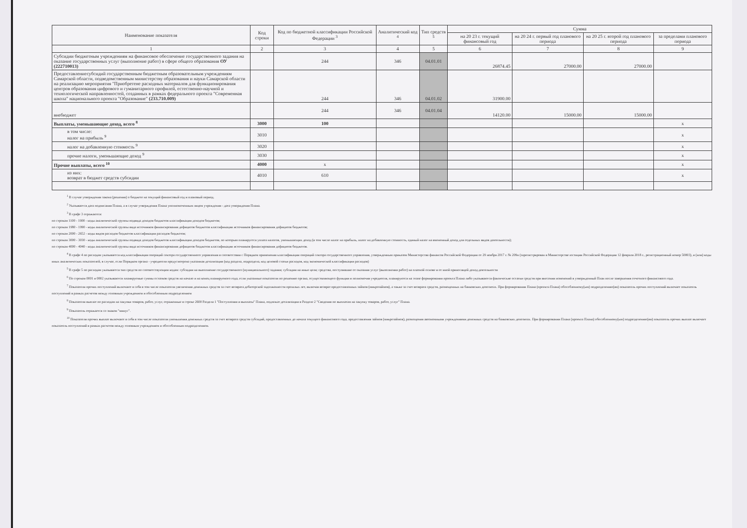| Наименование показателя | Код строки | Код по бюджетной классификации Российской Федерации <sup>3</sup> | Аналитический код <sup>4</sup> | Тип средств <sup>5</sup> | Сумма | | | |
| --- | --- | --- | --- | --- | --- | --- | --- | --- |
| | | | | | на 20 23 г. текущий финансовый год | на 20 24 г. первый год планового периода | на 20 25 г. второй год планового периода | за пределами планового периода |
| 1 | 2 | 3 | 4 | 5 | 6 | 7 | 8 | 9 |
| Субсидии бюджетным учреждениям на финансовое обеспечение государственного задания на оказание государственных услуг (выполнение работ) в сфере общего образования ОУ (222710013) | | 244 | 346 | 04.01.01 | 26874.45 | 27000.00 | 27000.00 | |
| Предоставлениесубсидий государственным бюджетным образовательным учреждениям Самарской области, подведомственным министерству образования и науки Самарской области на реализацию мероприятия "Приобретене расходных материалов для функционирования центров образования цифрового и гуманитарного профилей, естественно-научной и технологической направленностей, созданных в рамках федерального проекта "Современная школа" национального проекта "Образование" (233.710.009) | | 244 | 346 | 04.01.02 | 31900.00 | | | |
| внебюджет | | 244 | 346 | 04.01.04 | 14120.00 | 15000.00 | 15000.00 | |
| Выплаты, уменьшающие доход, всего <sup>8</sup> | 3000 | 100 | | | | | | x |
| в том числе: налог на прибыль <sup>9</sup> | 3010 | | | | | | | x |
| налог на добавленную стоимость <sup>9</sup> | 3020 | | | | | | | x |
| прочие налоги, уменьшающие доход <sup>9</sup> | 3030 | | | | | | | x |
| Прочие выплаты, всего <sup>10</sup> | 4000 | x | | | | | | x |
| из них: возврат в бюджет средств субсидии | 4010 | 610 | | | | | | x |
<sup>1</sup> В случае утверждения закона (решения) о бюджете на текущий финансовый год и плановый период.
<sup>2</sup> Указывается дата подписания Плана, а в случае утверждения Плана уполномоченным лицом учреждения - дата утверждения Плана.
<sup>3</sup> В графе 3 отражаются:
по строкам 1100 - 1900 - коды аналитической группы подвида доходов бюджетов классификации доходов бюджетов;
по строкам 1980 - 1990 - коды аналитической группы вида источников финансирования дефицитов бюджетов классификации источников финансирования дефицитов бюджетов;
по строкам 2000 - 2652 - коды видов расходов бюджетов классификации расходов бюджетов;
по строкам 3000 - 3030 - коды аналитической группы подвида доходов бюджетов классификации доходов бюджетов, по которым планируется уплата налогов, уменьшающих доход (в том числе налог на прибыль, налог на добавленную стоимость, единый налог на вмененный доход для отдельных видов деятельности);
по строкам 4000 - 4040 - коды аналитической группы вида источников финансирования дефицитов бюджетов классификации источников финансирования дефицитов бюджетов.
<sup>4</sup> В графе 4 по расходам указывается код классификации операций сектора государственного управления в соответствии с Порядком применения классификации операций сектора государственного управления, утвержденным приказом Министерства финансов Российской Федерации от 29 ноября 2017 г. № 209н (зарегистрирован в Министерстве юстиции Российской Федерации 12 февраля 2018 г., регистрационный номер 50003), и (или) коды иных аналитических показателей, в случае, если Порядком органа - учредителя предусмотрена указанная детализация (код раздела, подраздела, код целевой статьи расходов, код экономической классификации расходов)
<sup>5</sup> В графе 5 по расходам указывается тип средств по соответствующим кодам: субсидии на выполнение государственного (муниципального) задания; субсидии на иные цели; средства, поступившие от оказания услуг (выполнения работ) на платной основе и от иной приносящей доход деятельности
<sup>6</sup> По строкам 0001 и 0002 указываются планируемые суммы остатков средств на начало и на конец планируемого года, если указанные показатели по решению органа, осуществляющего функции и полномочия учредителя, планируются на этапе формирования проекта Плана либо указываются фактические остатки средств при внесении изменений в утвержденный План после завершения отчетного финансового года.
<sup>7</sup> Показатели прочих поступлений включают в себя в том числе показатели увеличения денежных средств за счет возврата дебиторской задолженности прошлых лет, включая возврат предоставленных займов (микрозаймов), а также за счет возврата средств, размещенных на банковских депозитах. При формировании Плана (проекта Плана) обособленному(ым) подразделению(ям) показатель прочих поступлений включает показатель поступлений в рамках расчетов между головным учреждением и обособленным подразделением
<sup>8</sup> Показатели выплат по расходам на закупки товаров, работ, услуг, отраженные в строке 2600 Раздела 1 "Поступления и выплаты" Плана, подлежат детализации в Разделе 2 "Сведения по выплатам на закупку товаров, работ, услуг" Плана.
<sup>9</sup> Показатель отражается со знаком "минус".
<sup>10</sup> Показатели прочих выплат включают в себя в том числе показатели уменьшения денежных средств за счет возврата средств субсидий, предоставленных до начала текущего финансового года, предоставления займов (микрозаймов), размещения автономными учреждениями денежных средств на банковских депозитах. При формировании Плана (проекта Плана) обособленному(ым) подразделению(ям) показатель прочих выплат включает показатель поступлений в рамках расчетов между головным учреждением и обособленным подразделением.